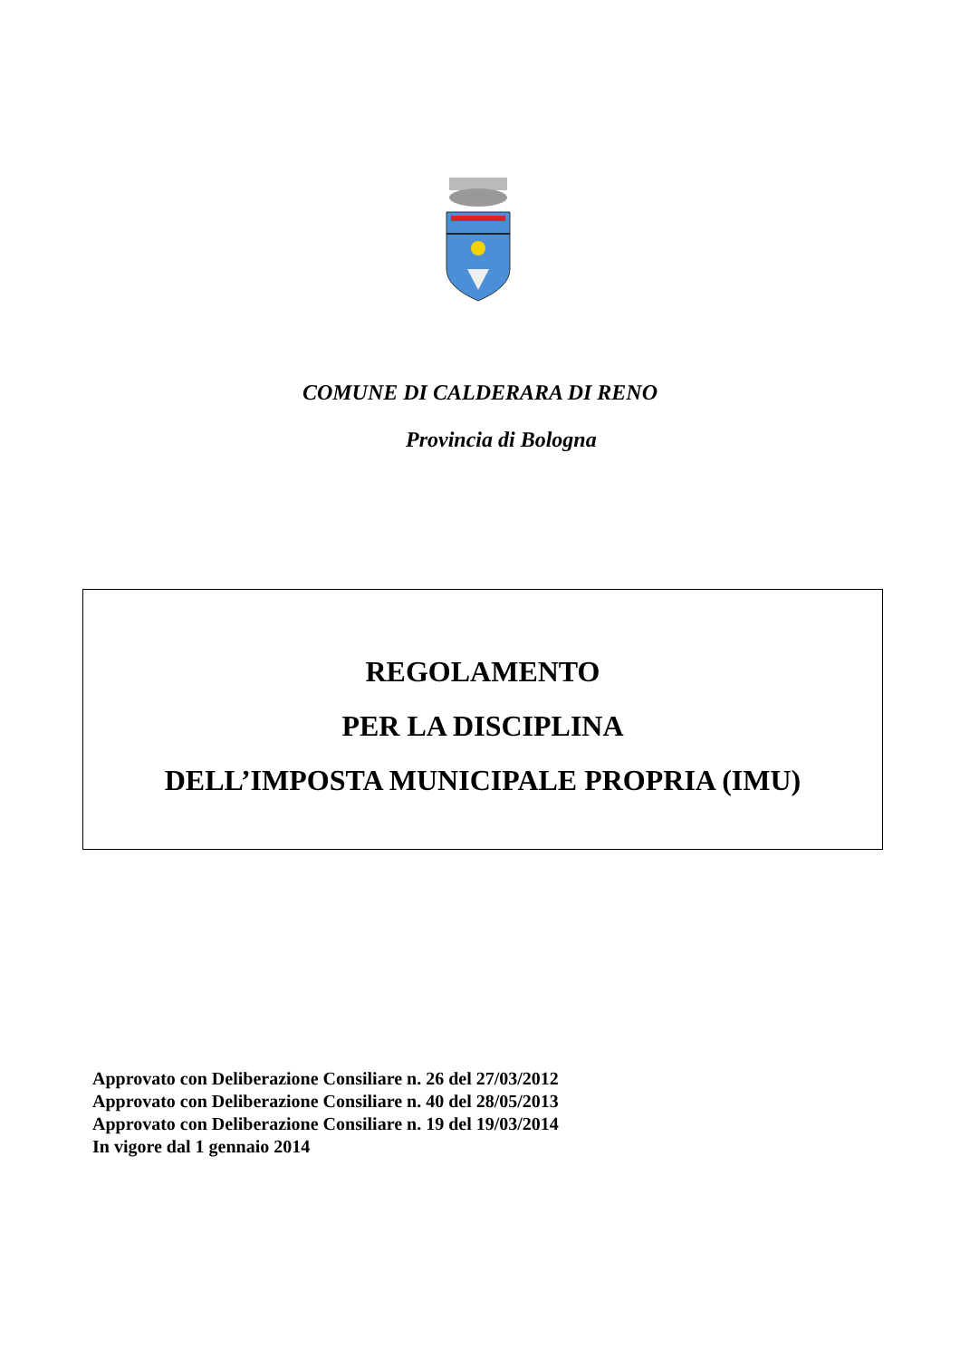COMUNE DI CALDERARA DI RENO
Provincia di Bologna
REGOLAMENTO
PER LA DISCIPLINA
DELL’IMPOSTA MUNICIPALE PROPRIA (IMU)
Approvato con Deliberazione Consiliare n. 26 del 27/03/2012
Approvato con Deliberazione Consiliare n. 40 del 28/05/2013
Approvato con Deliberazione Consiliare n. 19 del 19/03/2014
In vigore dal 1 gennaio 2014